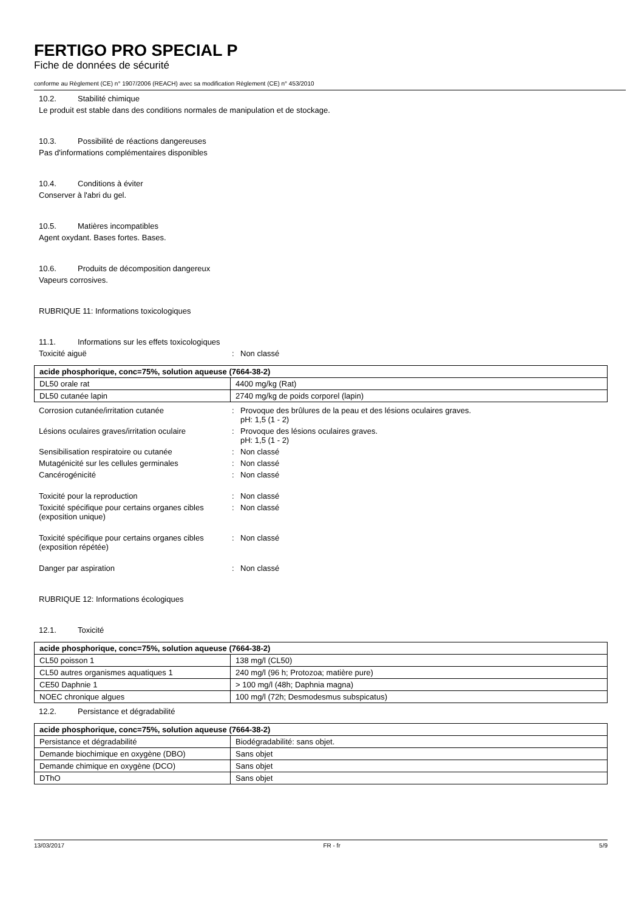FERTIGO PRO SPECIAL P
Fiche de données de sécurité
conforme au Règlement (CE) n° 1907/2006 (REACH) avec sa modification Règlement (CE) n° 453/2010
10.2. Stabilité chimique
Le produit est stable dans des conditions normales de manipulation et de stockage.
10.3. Possibilité de réactions dangereuses
Pas d'informations complémentaires disponibles
10.4. Conditions à éviter
Conserver à l'abri du gel.
10.5. Matières incompatibles
Agent oxydant. Bases fortes. Bases.
10.6. Produits de décomposition dangereux
Vapeurs corrosives.
RUBRIQUE 11: Informations toxicologiques
11.1. Informations sur les effets toxicologiques
Toxicité aiguë : Non classé
| acide phosphorique, conc=75%, solution aqueuse (7664-38-2) | |
| DL50 orale rat | 4400 mg/kg (Rat) |
| DL50 cutanée lapin | 2740 mg/kg de poids corporel (lapin) |
Corrosion cutanée/irritation cutanée : Provoque des brûlures de la peau et des lésions oculaires graves.
pH: 1,5 (1 - 2)
Lésions oculaires graves/irritation oculaire
: Provoque des lésions oculaires graves.
pH: 1,5 (1 - 2)
Sensibilisation respiratoire ou cutanée : Non classé
Mutagénicité sur les cellules germinales : Non classé
Cancérogénicité : Non classé
Toxicité pour la reproduction : Non classé
Toxicité spécifique pour certains organes cibles (exposition unique)
: Non classé
Toxicité spécifique pour certains organes cibles (exposition répétée)
: Non classé
Danger par aspiration : Non classé
RUBRIQUE 12: Informations écologiques
12.1. Toxicité
| acide phosphorique, conc=75%, solution aqueuse (7664-38-2) | |
| CL50 poisson 1 | 138 mg/l (CL50) |
| CL50 autres organismes aquatiques 1 | 240 mg/l (96 h; Protozoa; matière pure) |
| CE50 Daphnie 1 | > 100 mg/l (48h; Daphnia magna) |
| NOEC chronique algues | 100 mg/l (72h; Desmodesmus subspicatus) |
12.2. Persistance et dégradabilité
| acide phosphorique, conc=75%, solution aqueuse (7664-38-2) | |
| Persistance et dégradabilité | Biodégradabilité: sans objet. |
| Demande biochimique en oxygène (DBO) | Sans objet |
| Demande chimique en oxygène (DCO) | Sans objet |
| DThO | Sans objet |
13/03/2017 FR - fr 5/9